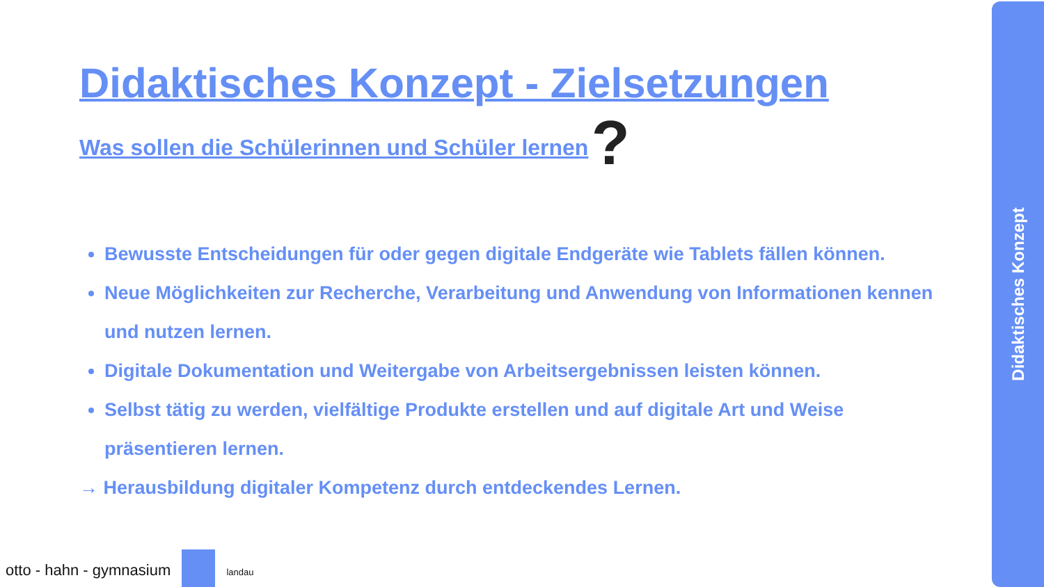Didaktisches Konzept - Zielsetzungen
Was sollen die Schülerinnen und Schüler lernen
?
Bewusste Entscheidungen für oder gegen digitale Endgeräte wie Tablets fällen können.
Neue Möglichkeiten zur Recherche, Verarbeitung und Anwendung von Informationen kennen und nutzen lernen.
Digitale Dokumentation und Weitergabe von Arbeitsergebnissen leisten können.
Selbst tätig zu werden, vielfältige Produkte erstellen und auf digitale Art und Weise präsentieren lernen.
→ Herausbildung digitaler Kompetenz durch entdeckendes Lernen.
Didaktisches Konzept
otto - hahn - gymnasium landau